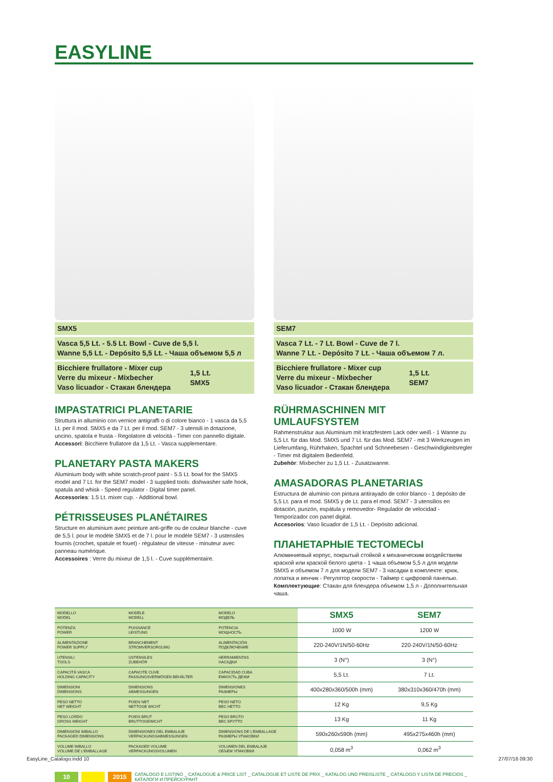EASYLINE
SMX5
Vasca 5,5 Lt. - 5.5 Lt. Bowl - Cuve de 5,5 l.
Wanne 5,5 Lt. - Depósito 5,5 Lt. - Чаша объемом 5,5 л
Bicchiere frullatore - Mixer cup
Verre du mixeur - Mixbecher
Vaso licuador - Стакан блендера
1,5 Lt.
SMX5
IMPASTATRICI PLANETARIE
Struttura in alluminio con vernice antigraffi o di colore bianco - 1 vasca da 5,5 Lt. per il mod. SMX5 e da 7 Lt. per il mod. SEM7 - 3 utensili in dotazione, uncino, spatola e frusta - Regolatore di velocità - Timer con pannello digitale.
Accessori: Bicchiere frullatore da 1,5 Lt. - Vasca supplementare.
PLANETARY PASTA MAKERS
Aluminium body with white scratch-proof paint - 5.5 Lt. bowl for the SMX5 model and 7 Lt. for the SEM7 model - 3 supplied tools: dishwasher safe hook, spatula and whisk - Speed regulator - Digital timer panel.
Accessories: 1.5 Lt. mixer cup. - Additional bowl.
PÉTRISSEUSES PLANÉTAIRES
Structure en aluminium avec peinture anti-griffe ou de couleur blanche - cuve de 5,5 l. pour le modèle SMX5 et de 7 l. pour le modèle SEM7 - 3 ustensiles fournis (crochet, spatule et fouet) - régulateur de vitesse - minuteur avec panneau numérique.
Accessoires : Verre du mixeur de 1,5 l. - Cuve supplémentaire.
SEM7
Vasca 7 Lt. - 7 Lt. Bowl - Cuve de 7 l.
Wanne 7 Lt. - Depósito 7 Lt. - Чаша объемом 7 л.
Bicchiere frullatore - Mixer cup
Verre du mixeur - Mixbecher
Vaso licuador - Стакан блендера
1,5 Lt.
SEM7
RÜHRMASCHINEN MIT UMLAUFSYSTEM
Rahmenstruktur aus Aluminium mit kratzfestem Lack oder weiß - 1 Wanne zu 5,5 Lt. für das Mod. SMX5 und 7 Lt. für das Mod. SEM7 - mit 3 Werkzeugen im Lieferumfang, Rührhaken, Spachtel und Schneebesen - Geschwindigkeitsregler - Timer mit digitalem Bedienfeld.
Zubehör: Mixbecher zu 1,5 Lt. - Zusatzwanne.
AMASADORAS PLANETARIAS
Estructura de aluminio con pintura antirayado de color blanco - 1 depósito de 5,5 Lt. para el mod. SMX5 y de Lt. para el mod. SEM7 - 3 utensilios en dotación, punzón, espátula y removedor- Regulador de velocidad - Temporizador con panel digital.
Accesorios: Vaso licuador de 1,5 Lt. - Depósito adicional.
ПЛАНЕТАРНЫЕ ТЕСТОМЕСЫ
Алюминиевый корпус, покрытый стойкой к механическим воздействиям краской или краской белого цвета - 1 чаша объемом 5,5 л для модели SMX5 и объемом 7 л для модели SEM7 - 3 насадки в комплекте: крюк, лопатка и венчик - Регулятор скорости - Таймер с цифровой панелью.
Комплектующие: Стакан для блендера объемом 1,5 л - Дополнительная чаша.
| MODELLO MODEL | MODÈLE MODELL | MODELO МОДЕЛЬ | SMX5 | SEM7 |
| POTENZA POWER | PUISSANCE LEISTUNG | POTENCIA МОЩНОСТЬ | 1000 W | 1200 W |
| ALIMENTAZIONE POWER SUPPLY | BRANCHEMENT STROMVERSORGUNG | ALIMENTACIÓN ПОДКЛЮЧЕНИЕ | 220-240V/1N/50-60Hz | 220-240V/1N/50-60Hz |
| UTENSILI TOOLS | USTENSILES ZUBEHÖR | HERRAMIENTAS НАСАДКИ | 3 (N°) | 3 (N°) |
| CAPACITÀ VASCA HOLDING CAPACITY | CAPACITE CUVE FASSUNGSVERMÖGEN BEHÄLTER | CAPACIDAD CUBA ЕМКОСТЬ ДЕЖИ | 5,5 Lt. | 7 Lt. |
| DIMENSIONI DIMENSIONS | DIMENSIONS ABMESSUNGEN | DIMENSIONES РАЗМЕРЫ | 400x280x360/500h (mm) | 380x310x360/470h (mm) |
| PESO NETTO NET WEIGHT | POIDS NET NETTOGE WICHT | PESO NETO ВЕС НЕТТО | 12 Kg | 9,5 Kg |
| PESO LORDO GROSS WEIGHT | POIDS BRUT BRUTTOGEWICHT | PESO BRUTO ВЕС БРУТТО | 13 Kg | 11 Kg |
| DIMENSIONI IMBALLO PACKAGED DIMENSIONS | DIMENSIONES DEL EMBALAJE VERPACKUNGSABMESSUNGEN | DIMENSIONS DE L'EMBALLAGE РАЗМЕРЫ УПАКОВКИ | 590x260x590h (mm) | 495x275x460h (mm) |
| VOLUME IMBALLO VOLUME DE L'EMBALLAGE | PACKAGED VOLUME VERPACKUNGSVOLUMEN | VOLUMEN DEL EMBALAJE ОБЪЕМ УПАКОВКИ | 0,058 m<sup>3</sup> | 0,062 m<sup>3</sup> |
10 2015 CATALOGO E LISTINO _ CATALOGUE & PRICE LIST _ CATALOGUE ET LISTE DE PRIX _ KATALOG UND PREISLISTE _ CATÁLOGO Y LISTA DE PRECIOS _ КАТАЛОГИ И ПРЕЙСКУРАНТ
EasyLine_Catalogo.indd 10 27/07/16 09:30